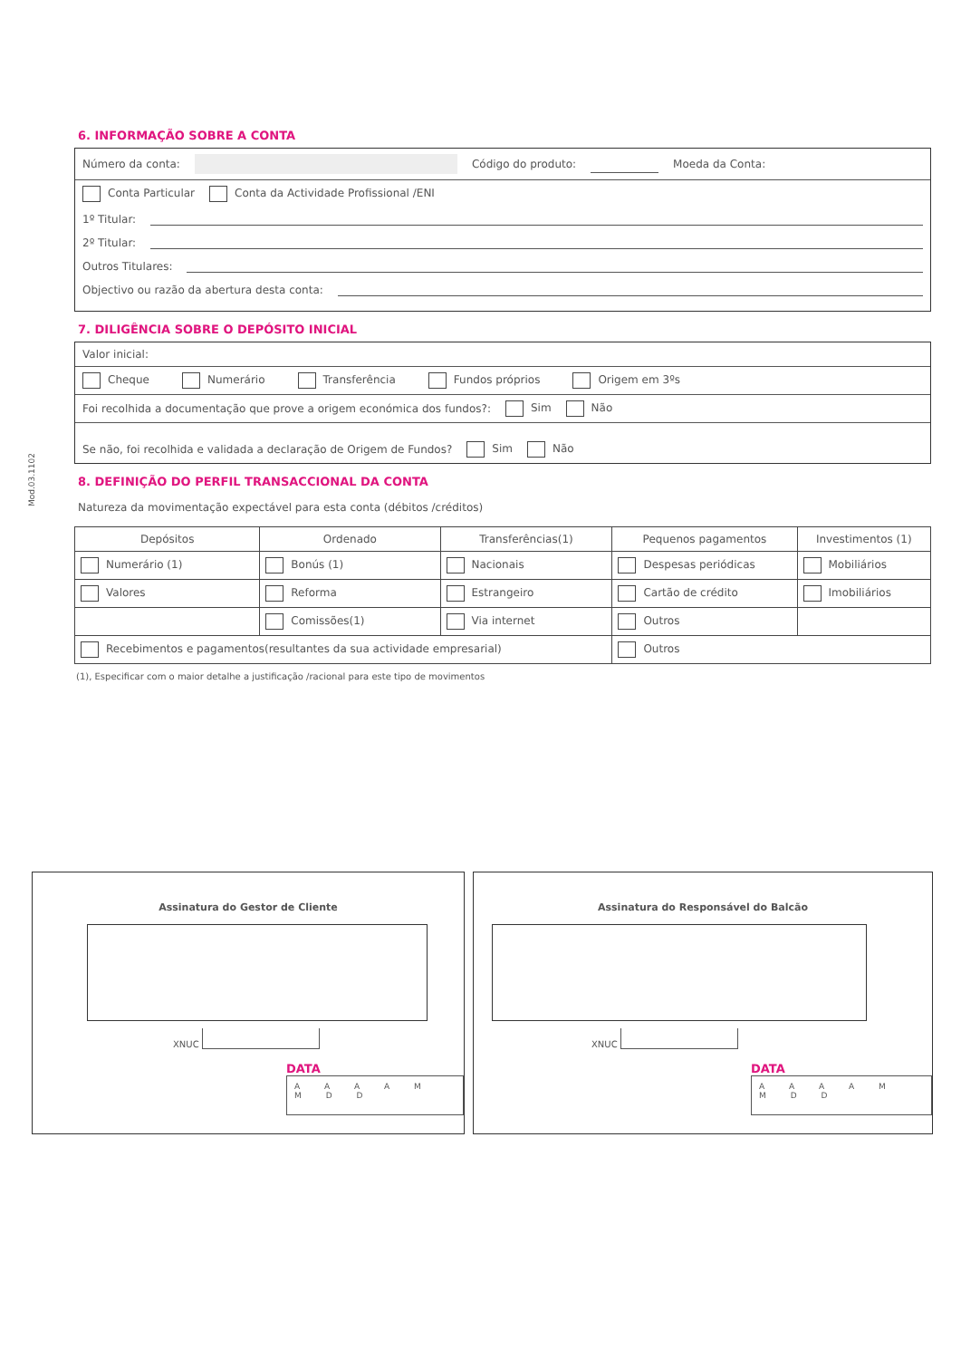Mod.03.1102
6. INFORMAÇÃO SOBRE A CONTA
Número da conta: Código do produto: Moeda da Conta:
Conta Particular Conta da Actividade Profissional /ENI
1º Titular:
2º Titular:
Outros Titulares:
Objectivo ou razão da abertura desta conta:
7. DILIGÊNCIA SOBRE O DEPÓSITO INICIAL
Valor inicial:
Cheque Numerário Transferência Fundos próprios Origem em 3ºs
Foi recolhida a documentação que prove a origem económica dos fundos?: Sim Não
Se não, foi recolhida e validada a declaração de Origem de Fundos? Sim Não
8. DEFINIÇÃO DO PERFIL TRANSACCIONAL DA CONTA
Natureza da movimentação expectável para esta conta (débitos /créditos)
| Depósitos | Ordenado | Transferências(1) | Pequenos pagamentos | Investimentos (1) |
| --- | --- | --- | --- | --- |
| Numerário (1) | Bonús (1) | Nacionais | Despesas periódicas | Mobiliários |
| Valores | Reforma | Estrangeiro | Cartão de crédito | Imobiliários |
| | Comissões(1) | Via internet | Outros | |
| Recebimentos e pagamentos(resultantes da sua actividade empresarial) | | | Outros | |
(1), Especificar com o maior detalhe a justificação /racional para este tipo de movimentos
Assinatura do Gestor de Cliente
XNUC
DATA
A A A A M M D D
Assinatura do Responsável do Balcão
XNUC
DATA
A A A A M M D D